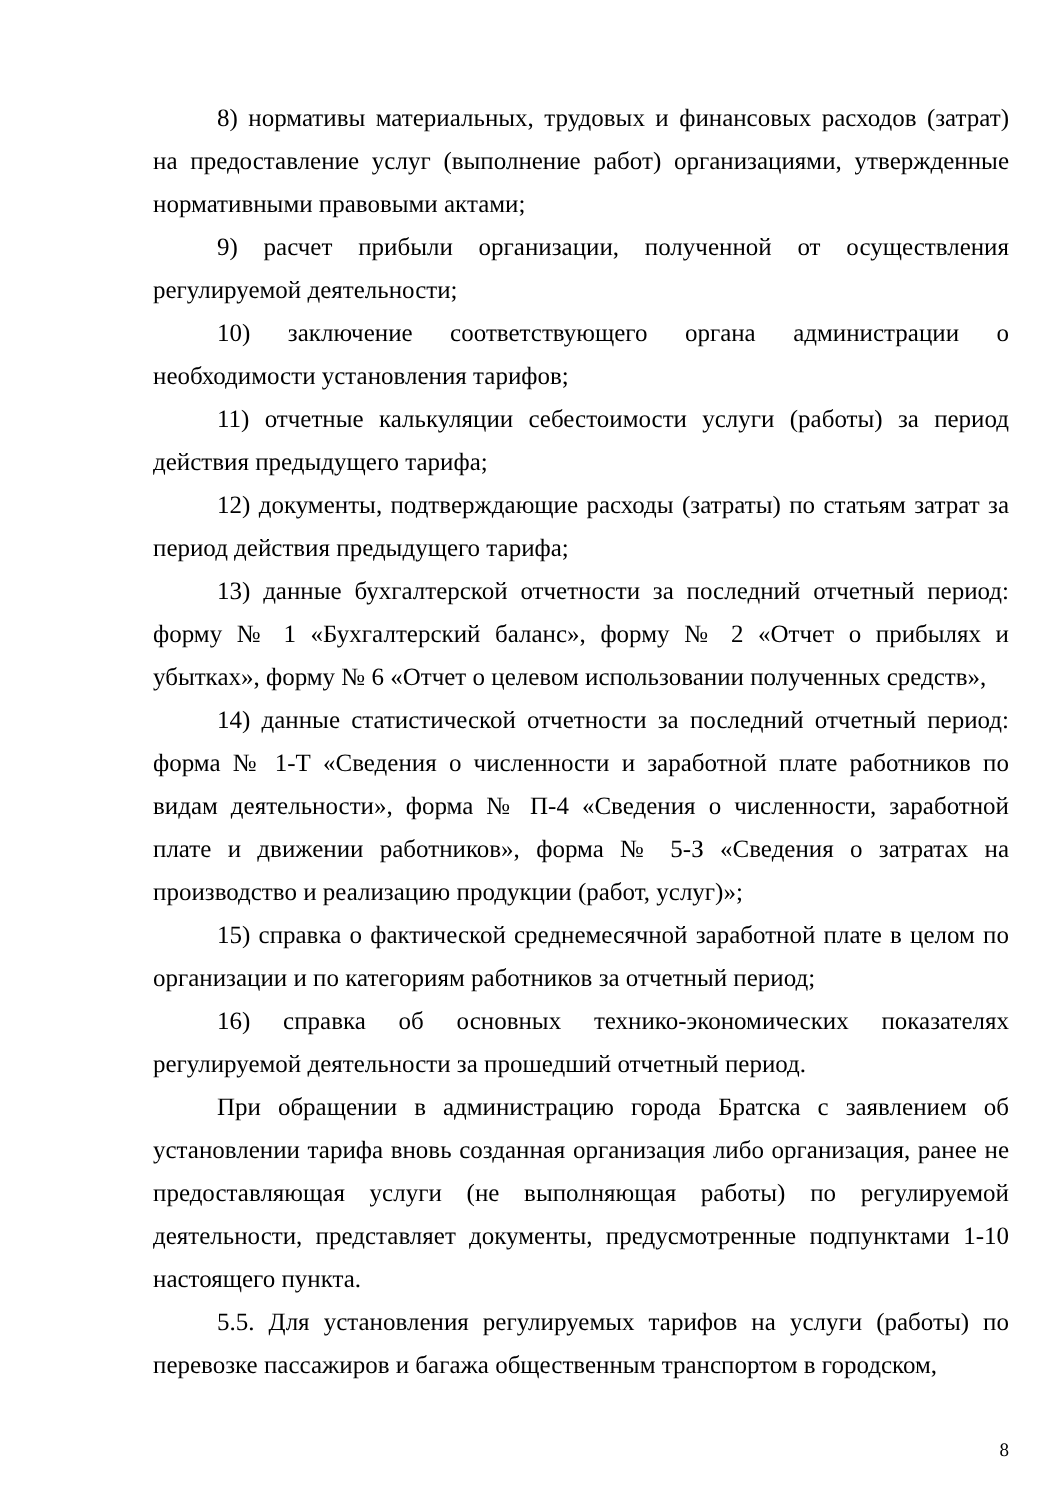8) нормативы материальных, трудовых и финансовых расходов (затрат) на предоставление услуг (выполнение работ) организациями, утвержденные нормативными правовыми актами;
9) расчет прибыли организации, полученной от осуществления регулируемой деятельности;
10) заключение соответствующего органа администрации о необходимости установления тарифов;
11) отчетные калькуляции себестоимости услуги (работы) за период действия предыдущего тарифа;
12) документы, подтверждающие расходы (затраты) по статьям затрат за период действия предыдущего тарифа;
13) данные бухгалтерской отчетности за последний отчетный период: форму № 1 «Бухгалтерский баланс», форму № 2 «Отчет о прибылях и убытках», форму № 6 «Отчет о целевом использовании полученных средств»,
14) данные статистической отчетности за последний отчетный период: форма № 1-Т «Сведения о численности и заработной плате работников по видам деятельности», форма № П-4 «Сведения о численности, заработной плате и движении работников», форма № 5-З «Сведения о затратах на производство и реализацию продукции (работ, услуг)»;
15) справка о фактической среднемесячной заработной плате в целом по организации и по категориям работников за отчетный период;
16) справка об основных технико-экономических показателях регулируемой деятельности за прошедший отчетный период.
При обращении в администрацию города Братска с заявлением об установлении тарифа вновь созданная организация либо организация, ранее не предоставляющая услуги (не выполняющая работы) по регулируемой деятельности, представляет документы, предусмотренные подпунктами 1-10 настоящего пункта.
5.5. Для установления регулируемых тарифов на услуги (работы) по перевозке пассажиров и багажа общественным транспортом в городском,
8